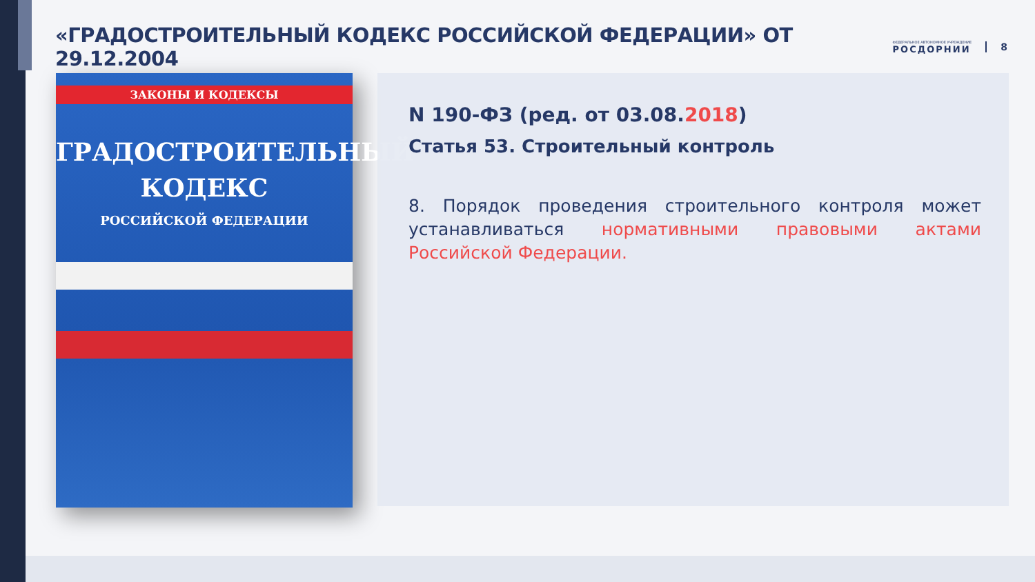«ГРАДОСТРОИТЕЛЬНЫЙ КОДЕКС РОССИЙСКОЙ ФЕДЕРАЦИИ» ОТ 29.12.2004
ФЕДЕРАЛЬНОЕ АВТОНОМНОЕ УЧРЕЖДЕНИЕ
РОСДОРНИИ
8
ЗАКОНЫ И КОДЕКСЫ
ГРАДОСТРОИТЕЛЬНЫЙ
КОДЕКС
РОССИЙСКОЙ ФЕДЕРАЦИИ
N 190-ФЗ (ред. от 03.08.2018)
Статья 53. Строительный контроль
8. Порядок проведения строительного контроля может устанавливаться нормативными правовыми актами Российской Федерации.